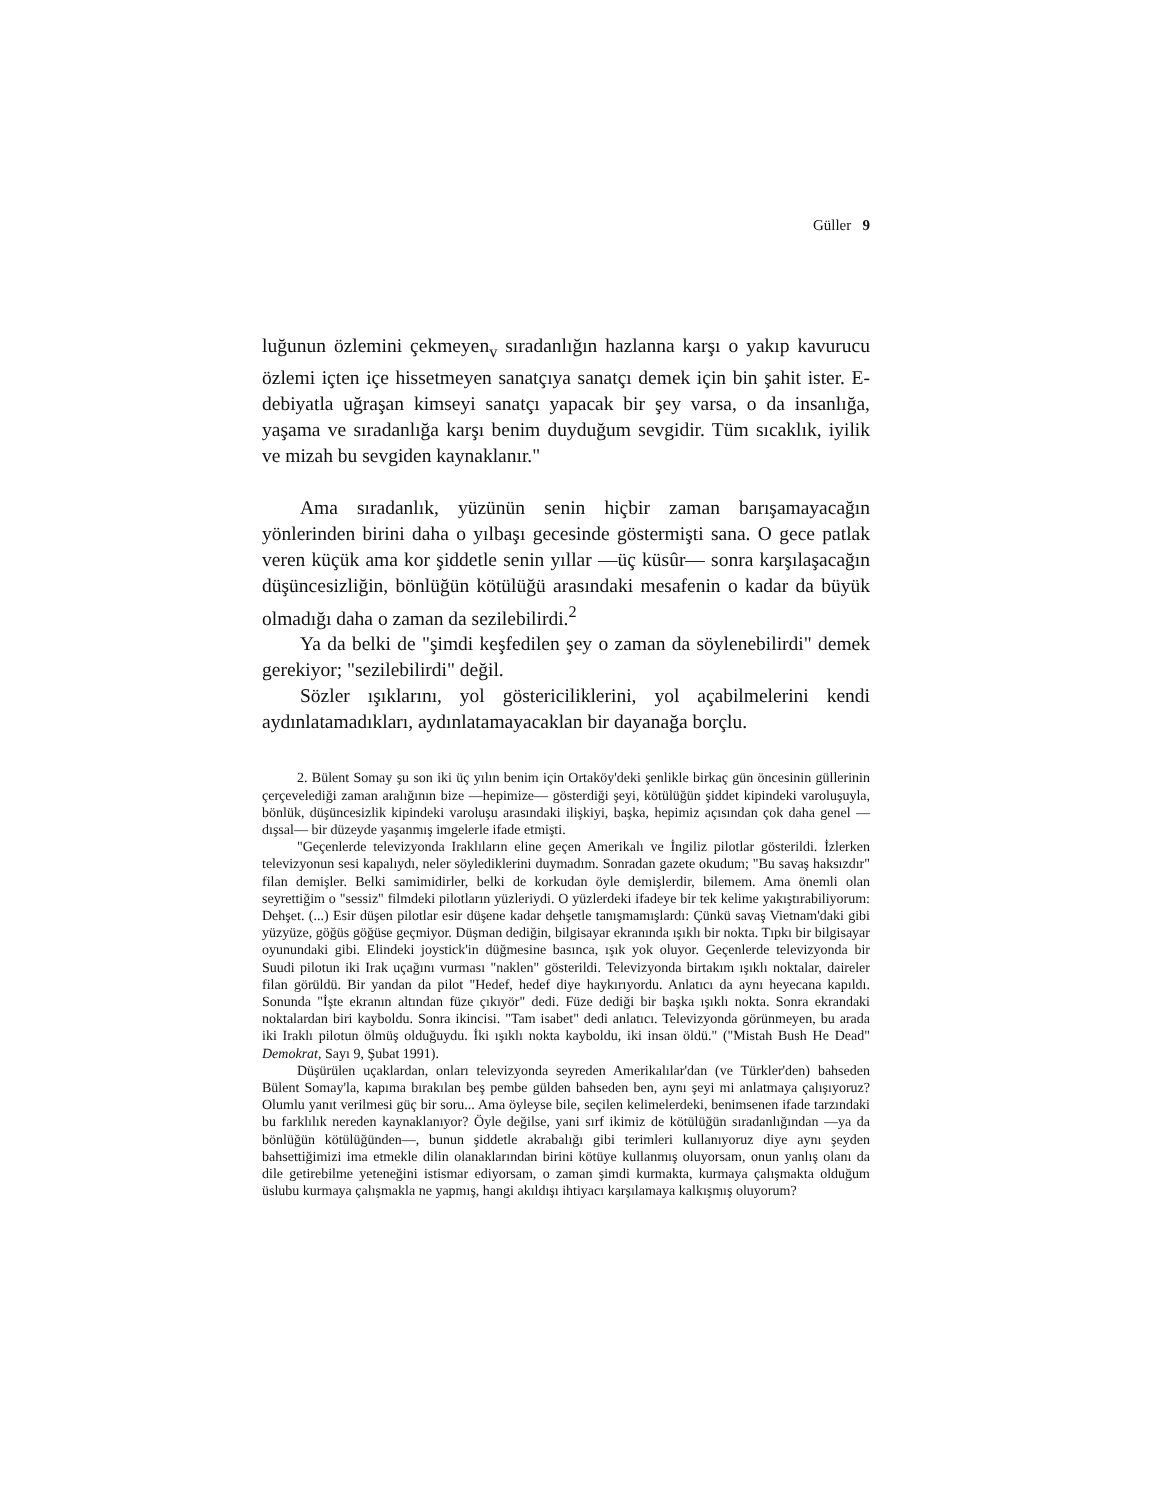Güller 9
luğunun özlemini çekmeyen<sub>v</sub> sıradanlığın hazlanna karşı o yakıp kavurucu özlemi içten içe hissetmeyen sanatçıya sanatçı demek için bin şahit ister. E-debiyatla uğraşan kimseyi sanatçı yapacak bir şey varsa, o da insanlığa, yaşama ve sıradanlığa karşı benim duyduğum sevgidir. Tüm sıcaklık, iyilik ve mizah bu sevgiden kaynaklanır."
Ama sıradanlık, yüzünün senin hiçbir zaman barışamayacağın yönlerinden birini daha o yılbaşı gecesinde göstermişti sana. O gece patlak veren küçük ama kor şiddetle senin yıllar —üç küsûr— sonra karşılaşacağın düşüncesizliğin, bönlüğün kötülüğü arasındaki mesafenin o kadar da büyük olmadığı daha o zaman da sezilebilirdi.<sup>2</sup>
Ya da belki de "şimdi keşfedilen şey o zaman da söylenebilirdi" demek gerekiyor; "sezilebilirdi" değil.
Sözler ışıklarını, yol göstericiliklerini, yol açabilmelerini kendi aydınlatamadıkları, aydınlatamayacaklan bir dayanağa borçlu.
2. Bülent Somay şu son iki üç yılın benim için Ortaköy'deki şenlikle birkaç gün öncesinin güllerinin çerçevelediği zaman aralığının bize —hepimize— gösterdiği şeyi, kötülüğün şiddet kipindeki varoluşuyla, bönlük, düşüncesizlik kipindeki varoluşu arasındaki ilişkiyi, başka, hepimiz açısından çok daha genel —dışsal— bir düzeyde yaşanmış imgelerle ifade etmişti.
"Geçenlerde televizyonda Iraklıların eline geçen Amerikalı ve İngiliz pilotlar gösterildi. İzlerken televizyonun sesi kapalıydı, neler söylediklerini duymadım. Sonradan gazete okudum; "Bu savaş haksızdır" filan demişler. Belki samimidirler, belki de korkudan öyle demişlerdir, bilemem. Ama önemli olan seyrettiğim o "sessiz" filmdeki pilotların yüzleriydi. O yüzlerdeki ifadeye bir tek kelime yakıştırabiliyorum: Dehşet. (...) Esir düşen pilotlar esir düşene kadar dehşetle tanışmamışlardı: Çünkü savaş Vietnam'daki gibi yüzyüze, göğüs göğüse geçmiyor. Düşman dediğin, bilgisayar ekranında ışıklı bir nokta. Tıpkı bir bilgisayar oyunundaki gibi. Elindeki joystick'in düğmesine basınca, ışık yok oluyor. Geçenlerde televizyonda bir Suudi pilotun iki Irak uçağını vurması "naklen" gösterildi. Televizyonda birtakım ışıklı noktalar, daireler filan görüldü. Bir yandan da pilot "Hedef, hedef diye haykırıyordu. Anlatıcı da aynı heyecana kapıldı. Sonunda "İşte ekranın altından füze çıkıyör" dedi. Füze dediği bir başka ışıklı nokta. Sonra ekrandaki noktalardan biri kayboldu. Sonra ikincisi. "Tam isabet" dedi anlatıcı. Televizyonda görünmeyen, bu arada iki Iraklı pilotun ölmüş olduğuydu. İki ışıklı nokta kayboldu, iki insan öldü." ("Mistah Bush He Dead" Demokrat, Sayı 9, Şubat 1991).
Düşürülen uçaklardan, onları televizyonda seyreden Amerikalılar'dan (ve Türkler'den) bahseden Bülent Somay'la, kapıma bırakılan beş pembe gülden bahseden ben, aynı şeyi mi anlatmaya çalışıyoruz? Olumlu yanıt verilmesi güç bir soru... Ama öyleyse bile, seçilen kelimelerdeki, benimsenen ifade tarzındaki bu farklılık nereden kaynaklanıyor? Öyle değilse, yani sırf ikimiz de kötülüğün sıradanlığından —ya da bönlüğün kötülüğünden—, bunun şiddetle akrabalığı gibi terimleri kullanıyoruz diye aynı şeyden bahsettiğimizi ima etmekle dilin olanaklarından birini kötüye kullanmış oluyorsam, onun yanlış olanı da dile getirebilme yeteneğini istismar ediyorsam, o zaman şimdi kurmakta, kurmaya çalışmakta olduğum üslubu kurmaya çalışmakla ne yapmış, hangi akıldışı ihtiyacı karşılamaya kalkışmış oluyorum?